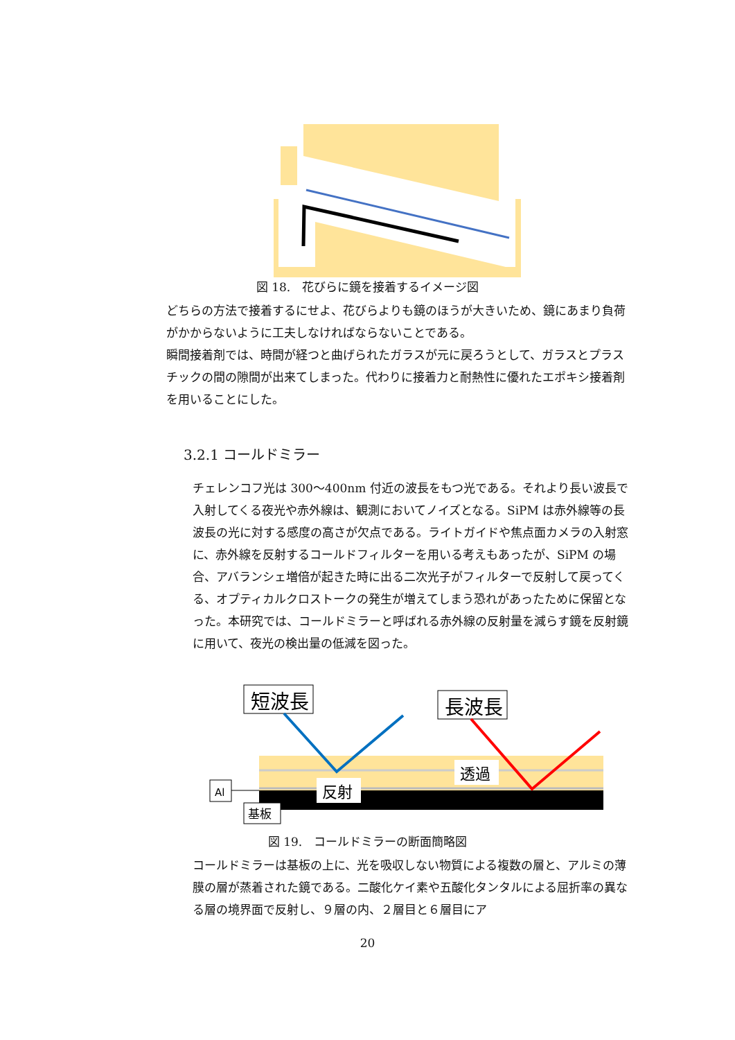図 18.　花びらに鏡を接着するイメージ図
どちらの方法で接着するにせよ、花びらよりも鏡のほうが大きいため、鏡にあまり負荷がかからないように工夫しなければならないことである。
瞬間接着剤では、時間が経つと曲げられたガラスが元に戻ろうとして、ガラスとプラスチックの間の隙間が出来てしまった。代わりに接着力と耐熱性に優れたエポキシ接着剤を用いることにした。
3.2.1 コールドミラー
チェレンコフ光は 300～400nm 付近の波長をもつ光である。それより長い波長で入射してくる夜光や赤外線は、観測においてノイズとなる。SiPM は赤外線等の長波長の光に対する感度の高さが欠点である。ライトガイドや焦点面カメラの入射窓に、赤外線を反射するコールドフィルターを用いる考えもあったが、SiPM の場合、アバランシェ増倍が起きた時に出る二次光子がフィルターで反射して戻ってくる、オプティカルクロストークの発生が増えてしまう恐れがあったために保留となった。本研究では、コールドミラーと呼ばれる赤外線の反射量を減らす鏡を反射鏡に用いて、夜光の検出量の低減を図った。
短波長
長波長
透過
反射
Al
基板
図 19.　コールドミラーの断面簡略図
コールドミラーは基板の上に、光を吸収しない物質による複数の層と、アルミの薄膜の層が蒸着された鏡である。二酸化ケイ素や五酸化タンタルによる屈折率の異なる層の境界面で反射し、９層の内、２層目と６層目にア
20